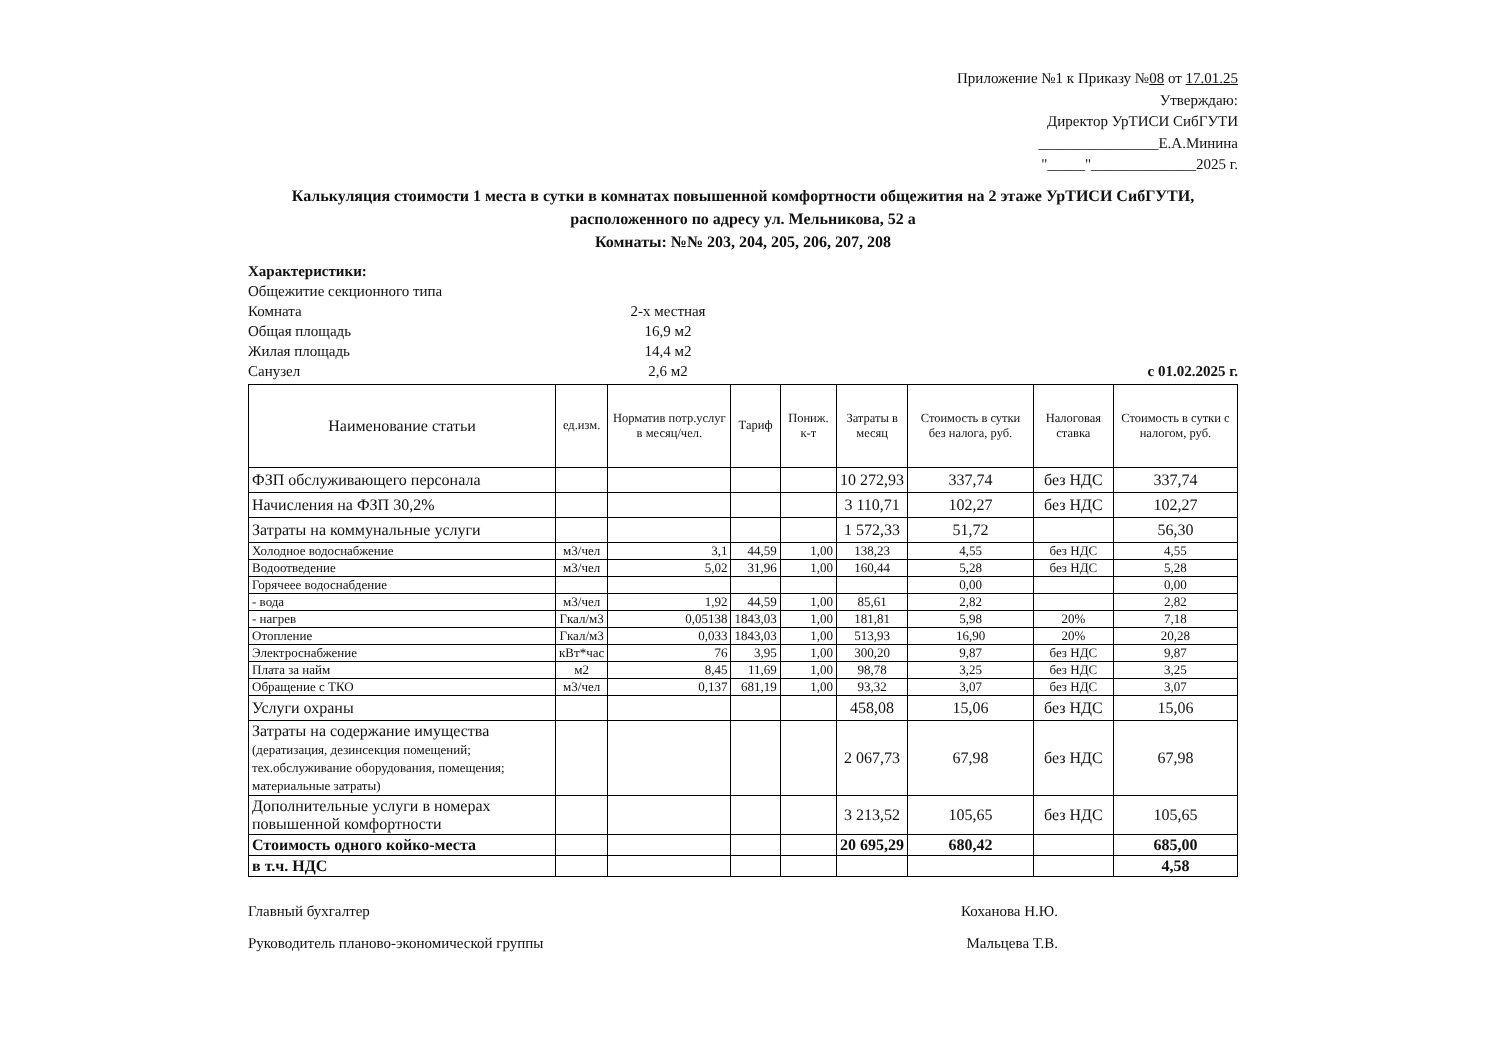Приложение №1 к Приказу №08 от 17.01.25
Утверждаю:
Директор УрТИСИ СибГУТИ
________________Е.А.Минина
"_____"______________2025 г.
Калькуляция стоимости 1 места в сутки в комнатах повышенной комфортности общежития на 2 этаже УрТИСИ СибГУТИ,
расположенного по адресу ул. Мельникова, 52 а
Комнаты: №№ 203, 204, 205, 206, 207, 208
Характеристики:
Общежитие секционного типа
Комната 2-х местная
Общая площадь 16,9 м2
Жилая площадь 14,4 м2
Санузел 2,6 м2
с 01.02.2025 г.
| Наименование статьи | ед.изм. | Норматив потр.услуг в месяц/чел. | Тариф | Пониж. к-т | Затраты в месяц | Стоимость в сутки без налога, руб. | Налоговая ставка | Стоимость в сутки с налогом, руб. |
| --- | --- | --- | --- | --- | --- | --- | --- | --- |
| ФЗП обслуживающего персонала | | | | | 10 272,93 | 337,74 | без НДС | 337,74 |
| Начисления на ФЗП 30,2% | | | | | 3 110,71 | 102,27 | без НДС | 102,27 |
| Затраты на коммунальные услуги | | | | | 1 572,33 | 51,72 | | 56,30 |
| Холодное водоснабжение | м3/чел | 3,1 | 44,59 | 1,00 | 138,23 | 4,55 | без НДС | 4,55 |
| Водоотведение | м3/чел | 5,02 | 31,96 | 1,00 | 160,44 | 5,28 | без НДС | 5,28 |
| Горячеее водоснабдение | | | | | | 0,00 | | 0,00 |
| - вода | м3/чел | 1,92 | 44,59 | 1,00 | 85,61 | 2,82 | | 2,82 |
| - нагрев | Гкал/м3 | 0,05138 | 1843,03 | 1,00 | 181,81 | 5,98 | 20% | 7,18 |
| Отопление | Гкал/м3 | 0,033 | 1843,03 | 1,00 | 513,93 | 16,90 | 20% | 20,28 |
| Электроснабжение | кВт*час | 76 | 3,95 | 1,00 | 300,20 | 9,87 | без НДС | 9,87 |
| Плата за найм | м2 | 8,45 | 11,69 | 1,00 | 98,78 | 3,25 | без НДС | 3,25 |
| Обращение с ТКО | м3/чел | 0,137 | 681,19 | 1,00 | 93,32 | 3,07 | без НДС | 3,07 |
| Услуги охраны | | | | | 458,08 | 15,06 | без НДС | 15,06 |
| Затраты на содержание имущества (дератизация, дезинсекция помещений; тех.обслуживание оборудования, помещения; материальные затраты) | | | | | 2 067,73 | 67,98 | без НДС | 67,98 |
| Дополнительные услуги в номерах повышенной комфортности | | | | | 3 213,52 | 105,65 | без НДС | 105,65 |
| Стоимость одного койко-места | | | | | 20 695,29 | 680,42 | | 685,00 |
| в т.ч. НДС | | | | | | | | 4,58 |
Главный бухгалтер Коханова Н.Ю.
Руководитель планово-экономической группы Мальцева Т.В.